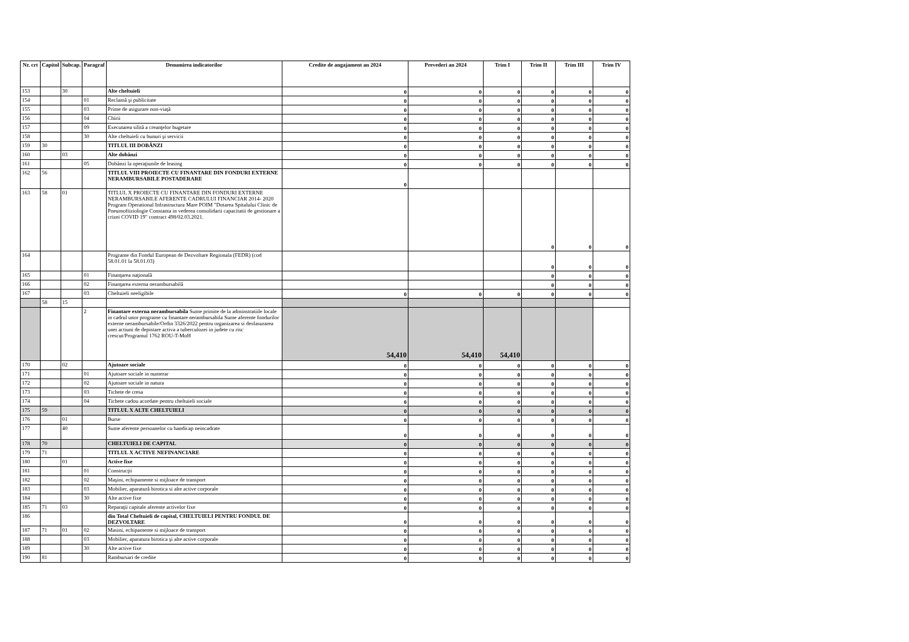| Nr. crt | Capitol | Subcap. | Paragraf | Denumirea indicatorilor | Credite de angajament an 2024 | Prevederi an 2024 | Trim I | Trim II | Trim III | Trim IV |
| --- | --- | --- | --- | --- | --- | --- | --- | --- | --- | --- |
| 153 | | 30 | | Alte cheltuieli | 0 | 0 | 0 | 0 | 0 | 0 |
| 154 | | | 01 | Reclamă şi publicitate | 0 | 0 | 0 | 0 | 0 | 0 |
| 155 | | | 03 | Prime de asigurare non-viaţă | 0 | 0 | 0 | 0 | 0 | 0 |
| 156 | | | 04 | Chirii | 0 | 0 | 0 | 0 | 0 | 0 |
| 157 | | | 09 | Executarea silită a creanţelor bugetare | 0 | 0 | 0 | 0 | 0 | 0 |
| 158 | | | 30 | Alte cheltuieli cu bunuri şi servicii | 0 | 0 | 0 | 0 | 0 | 0 |
| 159 | 30 | | | TITLUL III DOBÂNZI | 0 | 0 | 0 | 0 | 0 | 0 |
| 160 | | 03 | | Alte dobânzi | 0 | 0 | 0 | 0 | 0 | 0 |
| 161 | | | 05 | Dobânzi la operaţiunile de leasing | 0 | 0 | 0 | 0 | 0 | 0 |
| 162 | 56 | | | TITLUL VIII PROIECTE CU FINANTARE DIN FONDURI EXTERNE NERAMBURSABILE POSTADERARE | 0 | | | | | |
| 163 | 58 | 01 | | TITLUL X PROIECTE CU FINANTARE DIN FONDURI EXTERNE NERAMBURSABILE AFERENTE CADRULUI FINANCIAR 2014- 2020 Program Operational Infrastructura Mare POIM "Dotarea Spitalului Clinic de Pneumoftiziologie Constanta in vederea consolidarii capacitatii de gestionare a crizei COVID 19" contract 498/02.03.2021. | | | | 0 | 0 | 0 |
| 164 | | | | Programe din Fondul European de Dezvoltare Regionala (FEDR) (cod 58.01.01 la 58.01.03) | | | | 0 | 0 | 0 |
| 165 | | | 01 | Finanţarea naţională | | | | 0 | 0 | 0 |
| 166 | | | 02 | Finanţarea externa nerambursabilă | | | | 0 | 0 | 0 |
| 167 | | | 03 | Cheltuieli neeligibile | 0 | 0 | 0 | 0 | 0 | 0 |
| | 58 | 15 | | | | | | | | |
| | | | 2 | Finantare externa nerambursabila Sume primite de la adminstratiile locale in cadrul unor programe cu finantare nerambursabila Sume aferente fondurilor externe nerambursabile/Ordin 3326/2022 pentru organizarea si desfasurarea unei actiuni de depistare activa a tuberculozei in judete cu risc crescut/Programul 1762 ROU-T-MoH | 54,410 | 54,410 | 54,410 | | | |
| 170 | | 02 | | Ajutoare sociale | 0 | 0 | 0 | 0 | 0 | 0 |
| 171 | | | 01 | Ajutoare sociale in numerar | 0 | 0 | 0 | 0 | 0 | 0 |
| 172 | | | 02 | Ajutoare sociale in natura | 0 | 0 | 0 | 0 | 0 | 0 |
| 173 | | | 03 | Tichete de cresa | 0 | 0 | 0 | 0 | 0 | 0 |
| 174 | | | 04 | Tichete cadou acordate pentru cheltuieli sociale | 0 | 0 | 0 | 0 | 0 | 0 |
| 175 | 59 | | | TITLUL X ALTE CHELTUIELI | 0 | 0 | 0 | 0 | 0 | 0 |
| 176 | | 01 | | Burse | 0 | 0 | 0 | 0 | 0 | 0 |
| 177 | | 40 | | Sume aferente persoanelor cu handicap neincadrate | 0 | 0 | 0 | 0 | 0 | 0 |
| 178 | 70 | | | CHELTUIELI DE CAPITAL | 0 | 0 | 0 | 0 | 0 | 0 |
| 179 | 71 | | | TITLUL X ACTIVE NEFINANCIARE | 0 | 0 | 0 | 0 | 0 | 0 |
| 180 | | 01 | | Active fixe | 0 | 0 | 0 | 0 | 0 | 0 |
| 181 | | | 01 | Construcţii | 0 | 0 | 0 | 0 | 0 | 0 |
| 182 | | | 02 | Maşini, echipamente si mijloace de transport | 0 | 0 | 0 | 0 | 0 | 0 |
| 183 | | | 03 | Mobilier, aparatură birotica si alte active corporale | 0 | 0 | 0 | 0 | 0 | 0 |
| 184 | | | 30 | Alte active fixe | 0 | 0 | 0 | 0 | 0 | 0 |
| 185 | 71 | 03 | | Reparaţii capitale aferente activelor fixe | 0 | 0 | 0 | 0 | 0 | 0 |
| 186 | | | | din Total Cheltuieli de capital, CHELTUIELI PENTRU FONDUL DE DEZVOLTARE | 0 | 0 | 0 | 0 | 0 | 0 |
| 187 | 71 | 01 | 02 | Masini, echipamente si mijloace de transport | 0 | 0 | 0 | 0 | 0 | 0 |
| 188 | | | 03 | Mobilier, aparatura birotica şi alte active corporale | 0 | 0 | 0 | 0 | 0 | 0 |
| 189 | | | 30 | Alte active fixe | 0 | 0 | 0 | 0 | 0 | 0 |
| 190 | 81 | | | Rambursari de credite | 0 | 0 | 0 | 0 | 0 | 0 |